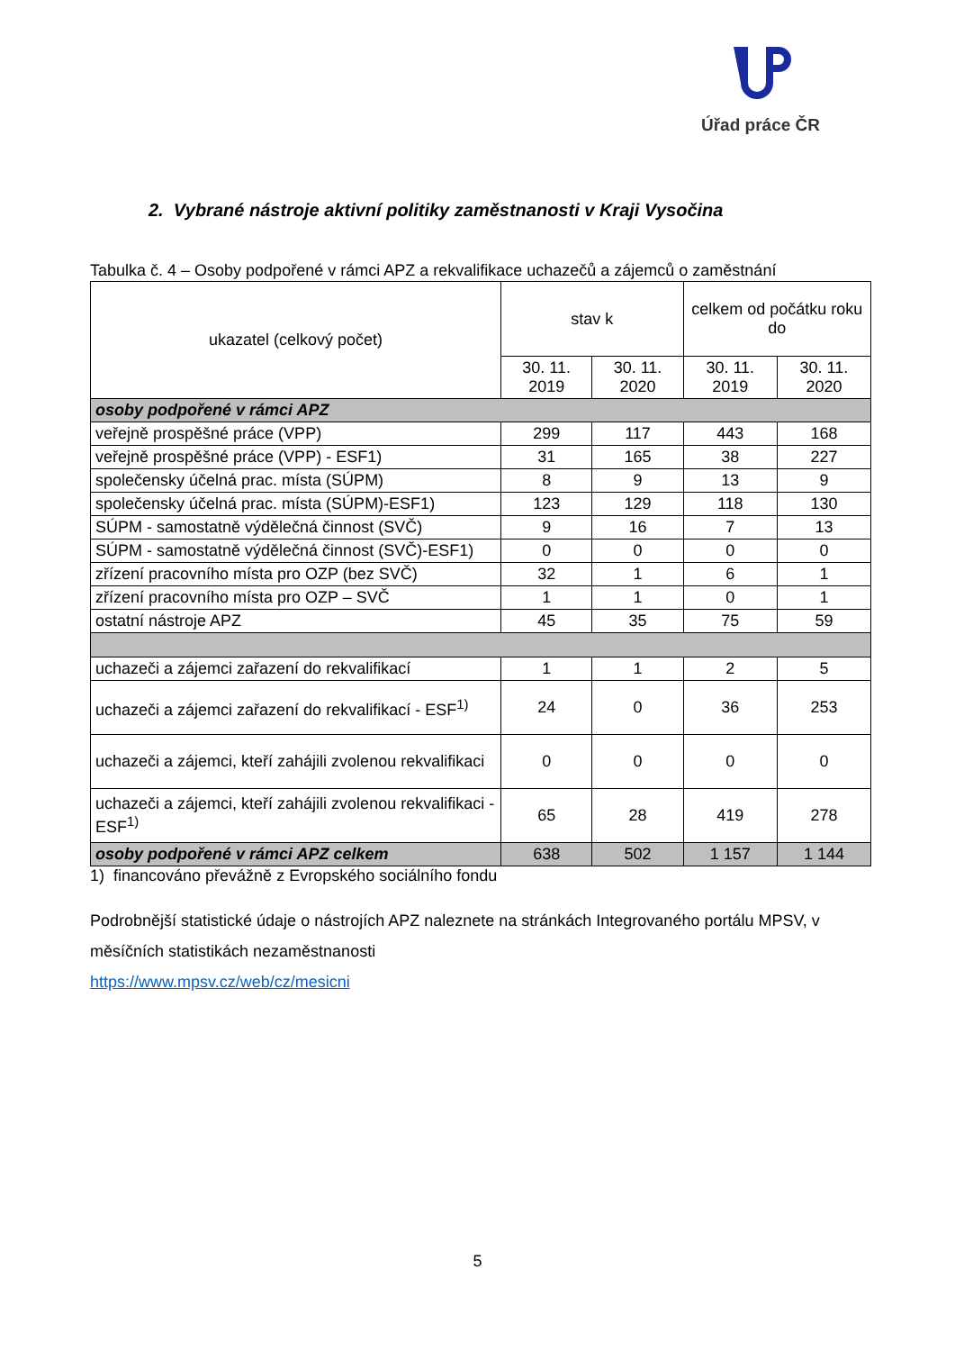Úřad práce ČR
2. Vybrané nástroje aktivní politiky zaměstnanosti v Kraji Vysočina
Tabulka č. 4 – Osoby podpořené v rámci APZ a rekvalifikace uchazečů a zájemců o zaměstnání
| ukazatel (celkový počet) | stav k | | celkem od počátku roku do | |
| --- | --- | --- | --- | --- |
| | 30. 11. 2019 | 30. 11. 2020 | 30. 11. 2019 | 30. 11. 2020 |
| osoby podpořené v rámci APZ | | | | |
| veřejně prospěšné práce (VPP) | 299 | 117 | 443 | 168 |
| veřejně prospěšné práce (VPP) - ESF1) | 31 | 165 | 38 | 227 |
| společensky účelná prac. místa (SÚPM) | 8 | 9 | 13 | 9 |
| společensky účelná prac. místa (SÚPM)-ESF1) | 123 | 129 | 118 | 130 |
| SÚPM - samostatně výdělečná činnost (SVČ) | 9 | 16 | 7 | 13 |
| SÚPM - samostatně výdělečná činnost (SVČ)-ESF1) | 0 | 0 | 0 | 0 |
| zřízení pracovního místa pro OZP (bez SVČ) | 32 | 1 | 6 | 1 |
| zřízení pracovního místa pro OZP – SVČ | 1 | 1 | 0 | 1 |
| ostatní nástroje APZ | 45 | 35 | 75 | 59 |
| uchazeči a zájemci zařazení do rekvalifikací | 1 | 1 | 2 | 5 |
| uchazeči a zájemci zařazení do rekvalifikací - ESF<sup>1)</sup> | 24 | 0 | 36 | 253 |
| uchazeči a zájemci, kteří zahájili zvolenou rekvalifikaci | 0 | 0 | 0 | 0 |
| uchazeči a zájemci, kteří zahájili zvolenou rekvalifikaci - ESF<sup>1)</sup> | 65 | 28 | 419 | 278 |
| osoby podpořené v rámci APZ celkem | 638 | 502 | 1 157 | 1 144 |
1) financováno převážně z Evropského sociálního fondu
Podrobnější statistické údaje o nástrojích APZ naleznete na stránkách Integrovaného portálu MPSV, v měsíčních statistikách nezaměstnanosti
https://www.mpsv.cz/web/cz/mesicni
5